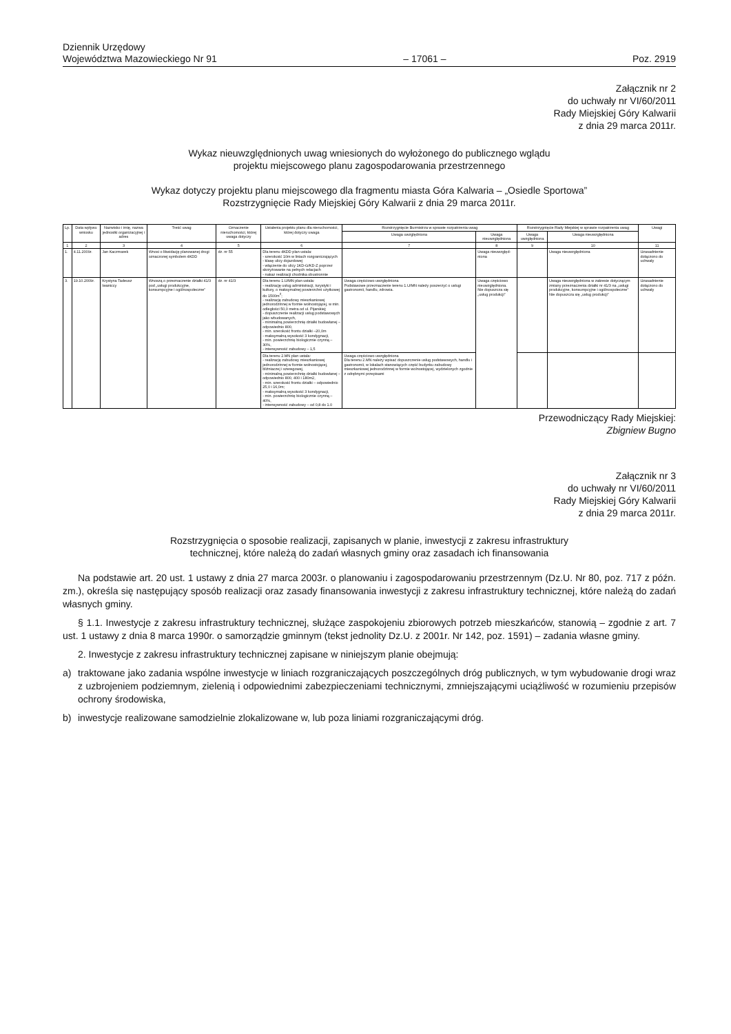Dziennik Urzędowy
Województwa Mazowieckiego Nr 91
– 17061 –
Poz. 2919
Załącznik nr 2
do uchwały nr VI/60/2011
Rady Miejskiej Góry Kalwarii
z dnia 29 marca 2011r.
Wykaz nieuwzględnionych uwag wniesionych do wyłożonego do publicznego wglądu
projektu miejscowego planu zagospodarowania przestrzennego
Wykaz dotyczy projektu planu miejscowego dla fragmentu miasta Góra Kalwaria – „Osiedle Sportowa”
Rozstrzygnięcie Rady Miejskiej Góry Kalwarii z dnia 29 marca 2011r.
| Lp. | Data wpływu wniosku | Nazwisko i imię, nazwa jednostki organizacyjnej i adres | Treść uwag | Oznaczenie nieruchomości, której uwaga dotyczy | Ustalenia projektu planu dla nieruchomości, której dotyczy uwaga | Rozstrzygnięcie Burmistrza w sprawie rozpatrzenia uwag | | Rozstrzygnięcie Rady Miejskiej w sprawie rozpatrzenia uwag | | Uwagi |
| --- | --- | --- | --- | --- | --- | --- | --- | --- | --- | --- |
| | | | | | | Uwaga uwzględniona | Uwaga nieuwzględniona | Uwaga uwzględniona | Uwaga nieuwzględniona | |
| 1 | 2 | 3 | 4 | 5 | 6 | 7 | 8 | 9 | 10 | 11 |
| 1. | 4.11.2009r. | Jan Kaczmarek | Wnosi o likwidację planowanej drogi oznaczonej symbolem 4KDD | dz. nr 55 | Dla terenu 4KDD plan ustala: - szerokość 10m w liniach rozgraniczających - klasę ulicy dojazdowej - włączenie do ulicy 1KD-G/KD-Z poprzez skrzyżowanie na pełnych relacjach - nakaz realizacji chodnika obustronnie | | Uwaga nieuwzględ-niona | | Uwaga nieuwzględniona | Uzasadnienie dołączono do uchwały |
| 3. | 19.10.2009r. | Krystyna Tadeusz Iwaniccy | Wnoszą o przeznaczenie działki 41/3 pod „usługi produkcyjne, konsumpcyjne i ogólnospołeczne” | dz. nr 41/3 | Dla terenu 1.U/MN plan ustala: - realizację usług administracji, turystyki i kultury, o maksymalnej powierzchni użytkowej do 1500m<sup>2</sup>; - realizację zabudowy mieszkaniowej jednorodzinnej w formie wolnostojącej, w min. odległości 50,0 metra od ul. Pijarskiej; - dopuszczenie realizacji usług podstawowych jako wbudowanych, - minimalną powierzchnię działki budowlanej – odpowiednio 800, - min. szerokość frontu działki –20,0m - maksymalną wysokość 3 kondygnacji, - min. powierzchnię biologicznie czynną – 30%, - intensywność zabudowy – 1,5 | Uwaga częściowo uwzględniona Podstawowe przeznaczenie terenu 1.U/MN należy poszerzyć o usługi gastronomii, handlu, zdrowia. | Uwaga częściowo nieuwzględniona. Nie dopuszcza się „usług produkcji” | | Uwaga nieuwzględniona w zakresie dotyczącym zmiany przeznaczenia działki nr 41/3 na „usługi produkcyjne, konsumpcyjne i ogólnospołeczne” Nie dopuszcza się „usług produkcji” | Uzasadnienie dołączono do uchwały |
| | | | | | Dla terenu 2.MN plan ustala: - realizację zabudowy mieszkaniowej jednorodzinnej w formie wolnostojącej, bliźniaczej i szeregowej, - minimalną powierzchnię działki budowlanej – odpowiednio 800, 400 i 180m2, - min. szerokość frontu działki – odpowiednio 25,0 i 16,0m; - maksymalną wysokość 3 kondygnacji, - min. powierzchnię biologicznie czynną – 40%, - intensywność zabudowy – od 0,8 do 1.0 | Uwaga częściowo uwzględniona Dla terenu 2.MN należy wpisać dopuszczenie usług podstawowych, handlu i gastronomii, w lokalach stanowiących część budynku zabudowy mieszkaniowej jednorodzinnej w formie wolnostojącej, wydzielonych zgodnie z odrębnymi przepisami | | | | |
Przewodniczący Rady Miejskiej:
Zbigniew Bugno
Załącznik nr 3
do uchwały nr VI/60/2011
Rady Miejskiej Góry Kalwarii
z dnia 29 marca 2011r.
Rozstrzygnięcia o sposobie realizacji, zapisanych w planie, inwestycji z zakresu infrastruktury
technicznej, które należą do zadań własnych gminy oraz zasadach ich finansowania
Na podstawie art. 20 ust. 1 ustawy z dnia 27 marca 2003r. o planowaniu i zagospodarowaniu przestrzennym (Dz.U. Nr 80, poz. 717 z późn. zm.), określa się następujący sposób realizacji oraz zasady finansowania inwestycji z zakresu infrastruktury technicznej, które należą do zadań własnych gminy.
§ 1.1. Inwestycje z zakresu infrastruktury technicznej, służące zaspokojeniu zbiorowych potrzeb mieszkańców, stanowią – zgodnie z art. 7 ust. 1 ustawy z dnia 8 marca 1990r. o samorządzie gminnym (tekst jednolity Dz.U. z 2001r. Nr 142, poz. 1591) – zadania własne gminy.
2. Inwestycje z zakresu infrastruktury technicznej zapisane w niniejszym planie obejmują:
a) traktowane jako zadania wspólne inwestycje w liniach rozgraniczających poszczególnych dróg publicznych, w tym wybudowanie drogi wraz z uzbrojeniem podziemnym, zielenią i odpowiednimi zabezpieczeniami technicznymi, zmniejszającymi uciążliwość w rozumieniu przepisów ochrony środowiska,
b) inwestycje realizowane samodzielnie zlokalizowane w, lub poza liniami rozgraniczającymi dróg.